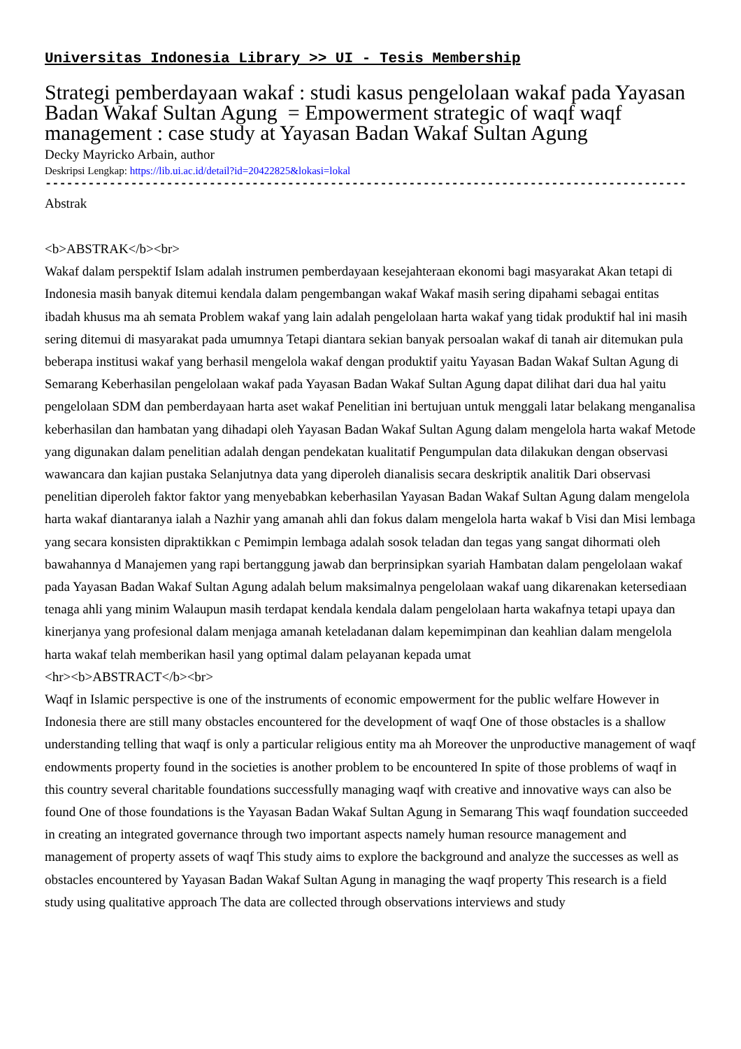Universitas Indonesia Library >> UI - Tesis Membership
Strategi pemberdayaan wakaf : studi kasus pengelolaan wakaf pada Yayasan Badan Wakaf Sultan Agung = Empowerment strategic of waqf waqf management : case study at Yayasan Badan Wakaf Sultan Agung
Decky Mayricko Arbain, author
Deskripsi Lengkap: https://lib.ui.ac.id/detail?id=20422825&lokasi=lokal
------------------------------------------------------------------------------------------
Abstrak
<b>ABSTRAK</b><br>
Wakaf dalam perspektif Islam adalah instrumen pemberdayaan kesejahteraan ekonomi bagi masyarakat Akan tetapi di Indonesia masih banyak ditemui kendala dalam pengembangan wakaf Wakaf masih sering dipahami sebagai entitas ibadah khusus ma ah semata Problem wakaf yang lain adalah pengelolaan harta wakaf yang tidak produktif hal ini masih sering ditemui di masyarakat pada umumnya Tetapi diantara sekian banyak persoalan wakaf di tanah air ditemukan pula beberapa institusi wakaf yang berhasil mengelola wakaf dengan produktif yaitu Yayasan Badan Wakaf Sultan Agung di Semarang Keberhasilan pengelolaan wakaf pada Yayasan Badan Wakaf Sultan Agung dapat dilihat dari dua hal yaitu pengelolaan SDM dan pemberdayaan harta aset wakaf Penelitian ini bertujuan untuk menggali latar belakang menganalisa keberhasilan dan hambatan yang dihadapi oleh Yayasan Badan Wakaf Sultan Agung dalam mengelola harta wakaf Metode yang digunakan dalam penelitian adalah dengan pendekatan kualitatif Pengumpulan data dilakukan dengan observasi wawancara dan kajian pustaka Selanjutnya data yang diperoleh dianalisis secara deskriptik analitik Dari observasi penelitian diperoleh faktor faktor yang menyebabkan keberhasilan Yayasan Badan Wakaf Sultan Agung dalam mengelola harta wakaf diantaranya ialah a Nazhir yang amanah ahli dan fokus dalam mengelola harta wakaf b Visi dan Misi lembaga yang secara konsisten dipraktikkan c Pemimpin lembaga adalah sosok teladan dan tegas yang sangat dihormati oleh bawahannya d Manajemen yang rapi bertanggung jawab dan berprinsipkan syariah Hambatan dalam pengelolaan wakaf pada Yayasan Badan Wakaf Sultan Agung adalah belum maksimalnya pengelolaan wakaf uang dikarenakan ketersediaan tenaga ahli yang minim Walaupun masih terdapat kendala kendala dalam pengelolaan harta wakafnya tetapi upaya dan kinerjanya yang profesional dalam menjaga amanah keteladanan dalam kepemimpinan dan keahlian dalam mengelola harta wakaf telah memberikan hasil yang optimal dalam pelayanan kepada umat
<hr><b>ABSTRACT</b><br>
Waqf in Islamic perspective is one of the instruments of economic empowerment for the public welfare However in Indonesia there are still many obstacles encountered for the development of waqf One of those obstacles is a shallow understanding telling that waqf is only a particular religious entity ma ah Moreover the unproductive management of waqf endowments property found in the societies is another problem to be encountered In spite of those problems of waqf in this country several charitable foundations successfully managing waqf with creative and innovative ways can also be found One of those foundations is the Yayasan Badan Wakaf Sultan Agung in Semarang This waqf foundation succeeded in creating an integrated governance through two important aspects namely human resource management and management of property assets of waqf This study aims to explore the background and analyze the successes as well as obstacles encountered by Yayasan Badan Wakaf Sultan Agung in managing the waqf property This research is a field study using qualitative approach The data are collected through observations interviews and study